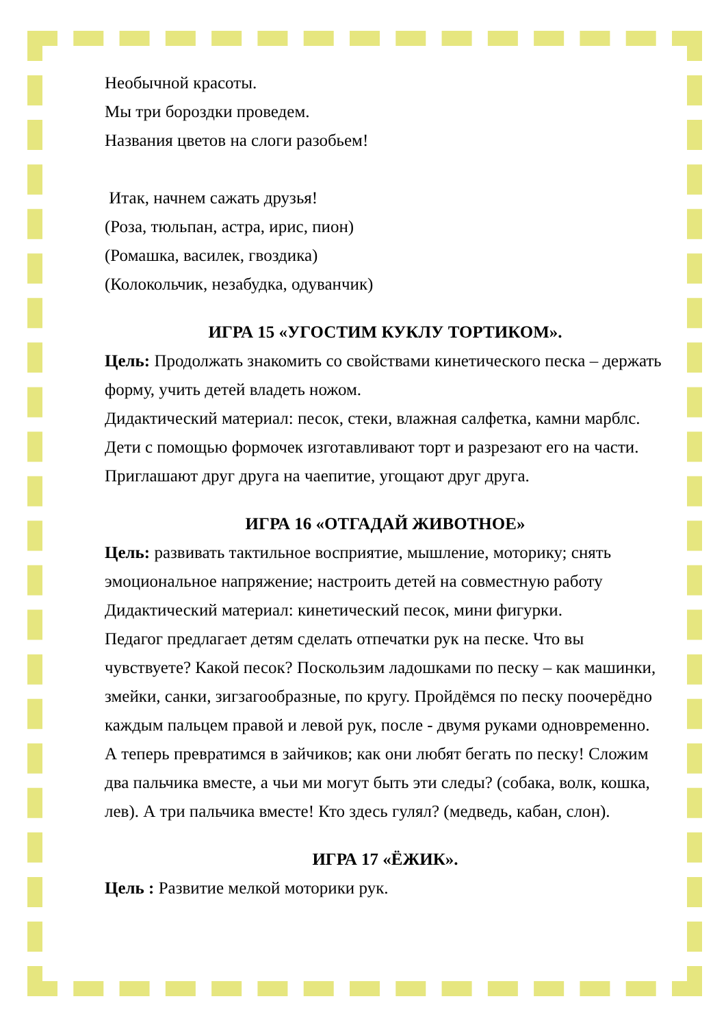Необычной красоты.
Мы три бороздки проведем.
Названия цветов на слоги разобьем!
Итак, начнем сажать друзья!
(Роза, тюльпан, астра, ирис, пион)
(Ромашка, василек, гвоздика)
(Колокольчик, незабудка, одуванчик)
ИГРА 15 «УГОСТИМ КУКЛУ ТОРТИКОМ».
Цель: Продолжать знакомить со свойствами кинетического песка – держать форму, учить детей владеть ножом.
Дидактический материал: песок, стеки, влажная салфетка, камни марблс.
Дети с помощью формочек изготавливают торт и разрезают его на части.
Приглашают друг друга на чаепитие, угощают друг друга.
ИГРА 16 «ОТГАДАЙ ЖИВОТНОЕ»
Цель: развивать тактильное восприятие, мышление, моторику; снять эмоциональное напряжение; настроить детей на совместную работу
Дидактический материал: кинетический песок, мини фигурки.
Педагог предлагает детям сделать отпечатки рук на песке. Что вы чувствуете? Какой песок? Поскользим ладошками по песку – как машинки, змейки, санки, зигзагообразные, по кругу. Пройдёмся по песку поочерёдно каждым пальцем правой и левой рук, после - двумя руками одновременно. А теперь превратимся в зайчиков; как они любят бегать по песку! Сложим два пальчика вместе, а чьи ми могут быть эти следы? (собака, волк, кошка, лев). А три пальчика вместе! Кто здесь гулял? (медведь, кабан, слон).
ИГРА 17 «ЁЖИК».
Цель : Развитие мелкой моторики рук.